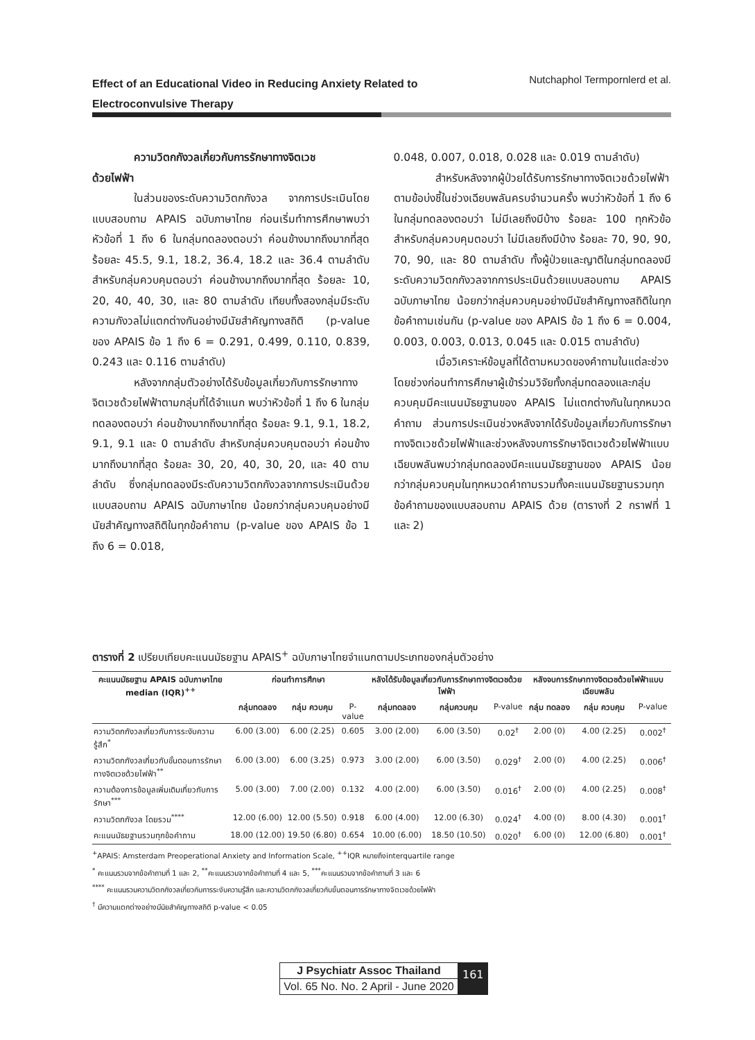Effect of an Educational Video in Reducing Anxiety Related to
Electroconvulsive Therapy Nutchaphol Termpornlerd et al.
ความวิตกกังวลเกี่ยวกับการรักษาทางจิตเวช
ด้วยไฟฟ้า
ในส่วนของระดับความวิตกกังวล จากการประเมินโดยแบบสอบถาม APAIS ฉบับภาษาไทย ก่อนเริ่มทำการศึกษาพบว่าหัวข้อที่ 1 ถึง 6 ในกลุ่มทดลองตอบว่า ค่อนข้างมากถึงมากที่สุด ร้อยละ 45.5, 9.1, 18.2, 36.4, 18.2 และ 36.4 ตามลำดับ สำหรับกลุ่มควบคุมตอบว่า ค่อนข้างมากถึงมากที่สุด ร้อยละ 10, 20, 40, 40, 30, และ 80 ตามลำดับ เทียบทั้งสองกลุ่มมีระดับความกังวลไม่แตกต่างกันอย่างมีนัยสำคัญทางสถิติ (p-value ของ APAIS ข้อ 1 ถึง 6 = 0.291, 0.499, 0.110, 0.839, 0.243 และ 0.116 ตามลำดับ)
หลังจากกลุ่มตัวอย่างได้รับข้อมูลเกี่ยวกับการรักษาทางจิตเวชด้วยไฟฟ้าตามกลุ่มที่ได้จำแนก พบว่าหัวข้อที่ 1 ถึง 6 ในกลุ่มทดลองตอบว่า ค่อนข้างมากถึงมากที่สุด ร้อยละ 9.1, 9.1, 18.2, 9.1, 9.1 และ 0 ตามลำดับ สำหรับกลุ่มควบคุมตอบว่า ค่อนข้างมากถึงมากที่สุด ร้อยละ 30, 20, 40, 30, 20, และ 40 ตามลำดับ ซึ่งกลุ่มทดลองมีระดับความวิตกกังวลจากการประเมินด้วยแบบสอบถาม APAIS ฉบับภาษาไทย น้อยกว่ากลุ่มควบคุมอย่างมีนัยสำคัญทางสถิติในทุกข้อคำถาม (p-value ของ APAIS ข้อ 1 ถึง 6 = 0.018,
0.048, 0.007, 0.018, 0.028 และ 0.019 ตามลำดับ)
สำหรับหลังจากผู้ป่วยได้รับการรักษาทางจิตเวชด้วยไฟฟ้าตามข้อบ่งชี้ในช่วงเฉียบพลันครบจำนวนครั้ง พบว่าหัวข้อที่ 1 ถึง 6 ในกลุ่มทดลองตอบว่า ไม่มีเลยถึงมีบ้าง ร้อยละ 100 ทุกหัวข้อ สำหรับกลุ่มควบคุมตอบว่า ไม่มีเลยถึงมีบ้าง ร้อยละ 70, 90, 90, 70, 90, และ 80 ตามลำดับ ทั้งผู้ป่วยและญาติในกลุ่มทดลองมีระดับความวิตกกังวลจากการประเมินด้วยแบบสอบถาม APAIS ฉบับภาษาไทย น้อยกว่ากลุ่มควบคุมอย่างมีนัยสำคัญทางสถิติในทุกข้อคำถามเช่นกัน (p-value ของ APAIS ข้อ 1 ถึง 6 = 0.004, 0.003, 0.003, 0.013, 0.045 และ 0.015 ตามลำดับ)
เมื่อวิเคราะห์ข้อมูลที่ได้ตามหมวดของคำถามในแต่ละช่วง โดยช่วงก่อนทำการศึกษาผู้เข้าร่วมวิจัยทั้งกลุ่มทดลองและกลุ่มควบคุมมีคะแนนมัธยฐานของ APAIS ไม่แตกต่างกันในทุกหมวดคำถาม ส่วนการประเมินช่วงหลังจากได้รับข้อมูลเกี่ยวกับการรักษาทางจิตเวชด้วยไฟฟ้าและช่วงหลังจบการรักษาจิตเวชด้วยไฟฟ้าแบบเฉียบพลันพบว่ากลุ่มทดลองมีคะแนนมัธยฐานของ APAIS น้อยกว่ากลุ่มควบคุมในทุกหมวดคำถามรวมทั้งคะแนนมัธยฐานรวมทุกข้อคำถามของแบบสอบถาม APAIS ด้วย (ตารางที่ 2 กราฟที่ 1 และ 2)
ตารางที่ 2 เปรียบเทียบคะแนนมัธยฐาน APAIS<sup>+</sup> ฉบับภาษาไทยจำแนกตามประเภทของกลุ่มตัวอย่าง
| คะแนนมัธยฐาน APAIS ฉบับภาษาไทย median (IQR)<sup>++</sup> | ก่อนทำการศึกษา | | | หลังได้รับข้อมูลเกี่ยวกับการรักษาทางจิตเวชด้วยไฟฟ้า | | | หลังจบการรักษาทางจิตเวชด้วยไฟฟ้าแบบเฉียบพลัน | | |
| --- | --- | --- | --- | --- | --- | --- | --- | --- | --- |
| | กลุ่มทดลอง | กลุ่ม ควบคุม | P-value | กลุ่มทดลอง | กลุ่มควบคุม | P-value | กลุ่ม ทดลอง | กลุ่ม ควบคุม | P-value |
| ความวิตกกังวลเกี่ยวกับการระงับความรู้สึก<sup>*</sup> | 6.00 (3.00) | 6.00 (2.25) | 0.605 | 3.00 (2.00) | 6.00 (3.50) | 0.02<sup>†</sup> | 2.00 (0) | 4.00 (2.25) | 0.002<sup>†</sup> |
| ความวิตกกังวลเกี่ยวกับขั้นตอนการรักษาทางจิตเวชด้วยไฟฟ้า<sup>**</sup> | 6.00 (3.00) | 6.00 (3.25) | 0.973 | 3.00 (2.00) | 6.00 (3.50) | 0.029<sup>†</sup> | 2.00 (0) | 4.00 (2.25) | 0.006<sup>†</sup> |
| ความต้องการข้อมูลเพิ่มเติมเกี่ยวกับการรักษา<sup>***</sup> | 5.00 (3.00) | 7.00 (2.00) | 0.132 | 4.00 (2.00) | 6.00 (3.50) | 0.016<sup>†</sup> | 2.00 (0) | 4.00 (2.25) | 0.008<sup>†</sup> |
| ความวิตกกังวล โดยรวม<sup>****</sup> | 12.00 (6.00) | 12.00 (5.50) | 0.918 | 6.00 (4.00) | 12.00 (6.30) | 0.024<sup>†</sup> | 4.00 (0) | 8.00 (4.30) | 0.001<sup>†</sup> |
| คะแนนมัธยฐานรวมทุกข้อคำถาม | 18.00 (12.00) | 19.50 (6.80) | 0.654 | 10.00 (6.00) | 18.50 (10.50) | 0.020<sup>†</sup> | 6.00 (0) | 12.00 (6.80) | 0.001<sup>†</sup> |
<sup>+</sup>APAIS: Amsterdam Preoperational Anxiety and Information Scale, <sup>++</sup>IQR หมายถึงinterquartile range
<sup>*</sup> คะแนนรวมจากข้อคำถามที่ 1 และ 2, <sup>**</sup>คะแนนรวมจากข้อคำถามที่ 4 และ 5, <sup>***</sup>คะแนนรวมจากข้อคำถามที่ 3 และ 6
<sup>****</sup> คะแนนรวมความวิตกกังวลเกี่ยวกับการระงับความรู้สึก และความวิตกกังวลเกี่ยวกับขั้นตอนการรักษาทางจิตเวชด้วยไฟฟ้า
<sup>†</sup> มีความแตกต่างอย่างมีนัยสำคัญทางสถิติ p-value < 0.05
J Psychiatr Assoc Thailand
Vol. 65 No. No. 2 April - June 2020
161